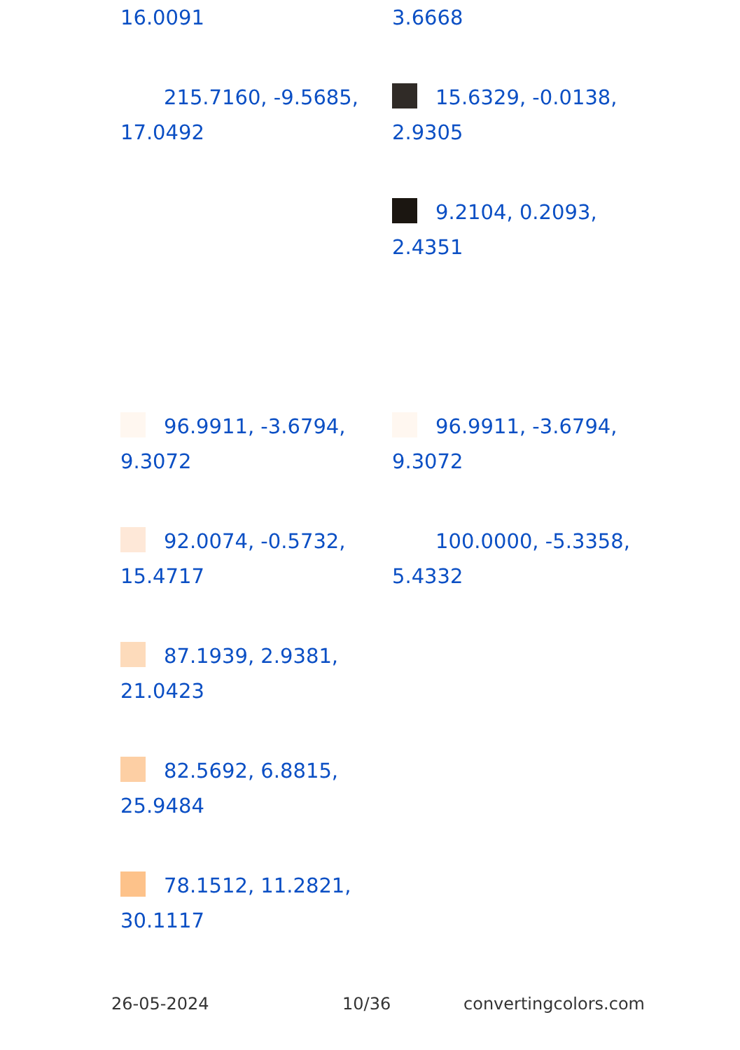16.0091 3.6668
215.7160, -9.5685, 17.0492
15.6329, -0.0138, 2.9305
9.2104, 0.2093, 2.4351
96.9911, -3.6794, 9.3072
96.9911, -3.6794, 9.3072
92.0074, -0.5732, 15.4717
100.0000, -5.3358, 5.4332
87.1939, 2.9381, 21.0423
82.5692, 6.8815, 25.9484
78.1512, 11.2821, 30.1117
26-05-2024 10/36 convertingcolors.com